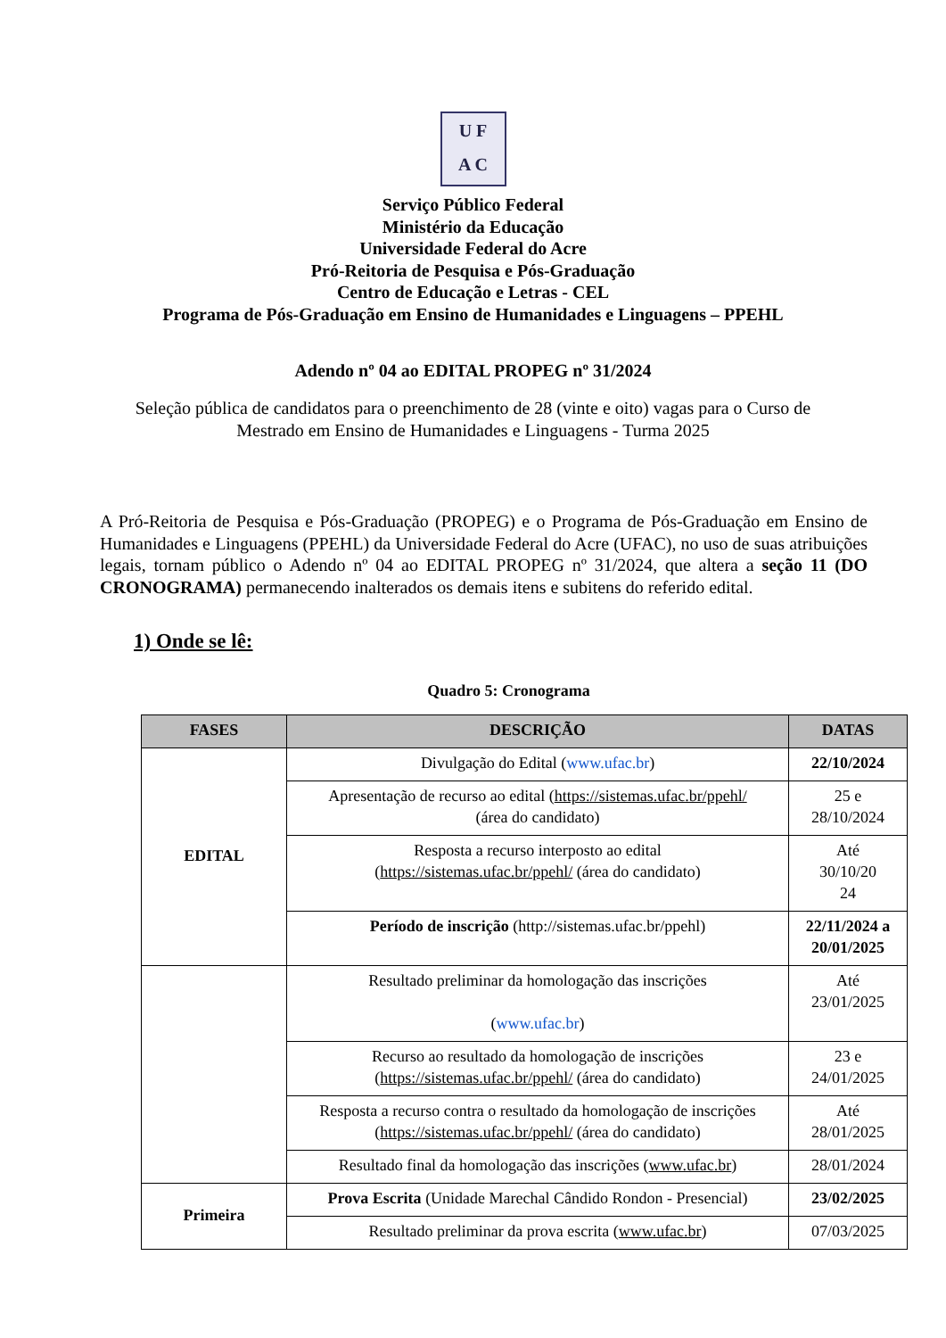U F
A C
Serviço Público Federal
Ministério da Educação
Universidade Federal do Acre
Pró-Reitoria de Pesquisa e Pós-Graduação
Centro de Educação e Letras - CEL
Programa de Pós-Graduação em Ensino de Humanidades e Linguagens – PPEHL
Adendo nº 04 ao EDITAL PROPEG nº 31/2024
Seleção pública de candidatos para o preenchimento de 28 (vinte e oito) vagas para o Curso de Mestrado em Ensino de Humanidades e Linguagens - Turma 2025
A Pró-Reitoria de Pesquisa e Pós-Graduação (PROPEG) e o Programa de Pós-Graduação em Ensino de Humanidades e Linguagens (PPEHL) da Universidade Federal do Acre (UFAC), no uso de suas atribuições legais, tornam público o Adendo nº 04 ao EDITAL PROPEG nº 31/2024, que altera a seção 11 (DO CRONOGRAMA) permanecendo inalterados os demais itens e subitens do referido edital.
1) Onde se lê:
Quadro 5: Cronograma
| FASES | DESCRIÇÃO | DATAS |
| --- | --- | --- |
| EDITAL | Divulgação do Edital ( www.ufac.br ) | 22/10/2024 |
| | Apresentação de recurso ao edital ( https://sistemas.ufac.br/ppehl/ (área do candidato) | 25 e 28/10/2024 |
| | Resposta a recurso interposto ao edital ( https://sistemas.ufac.br/ppehl/ (área do candidato) | Até 30/10/20 24 |
| | Período de inscrição (http://sistemas.ufac.br/ppehl) | 22/11/2024 a 20/01/2025 |
| | Resultado preliminar da homologação das inscrições ( www.ufac.br ) | Até 23/01/2025 |
| | Recurso ao resultado da homologação de inscrições ( https://sistemas.ufac.br/ppehl/ (área do candidato) | 23 e 24/01/2025 |
| | Resposta a recurso contra o resultado da homologação de inscrições ( https://sistemas.ufac.br/ppehl/ (área do candidato) | Até 28/01/2025 |
| | Resultado final da homologação das inscrições ( www.ufac.br ) | 28/01/2024 |
| Primeira | Prova Escrita (Unidade Marechal Cândido Rondon - Presencial) | 23/02/2025 |
| | Resultado preliminar da prova escrita ( www.ufac.br ) | 07/03/2025 |